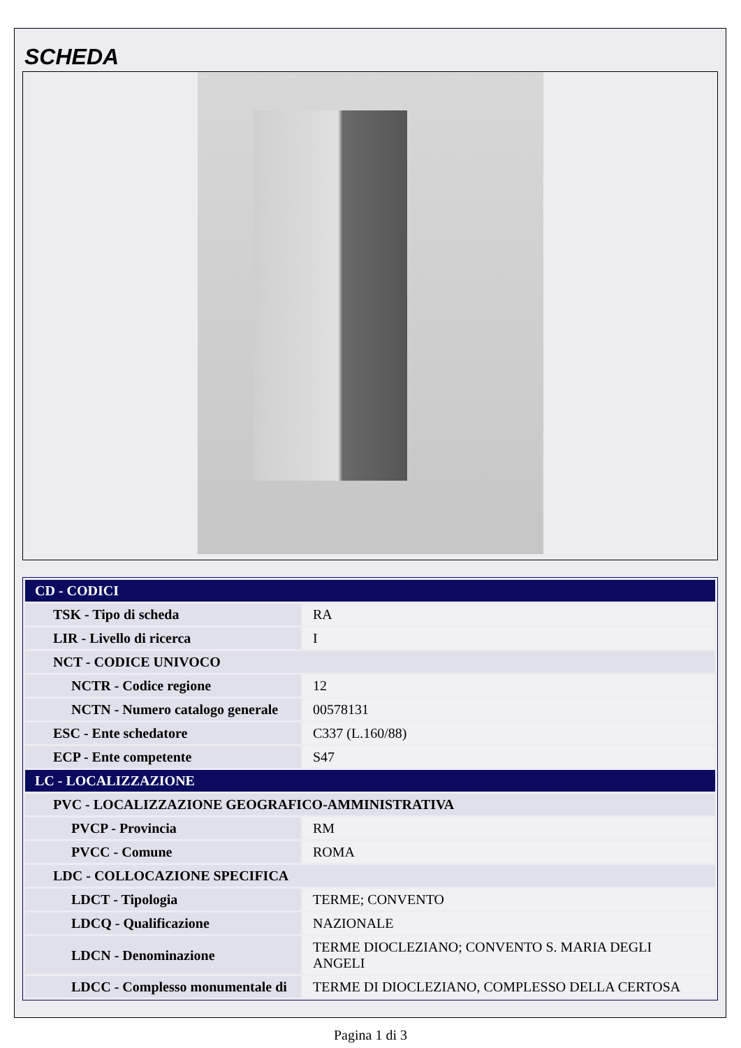SCHEDA
| CD - CODICI | |
| TSK - Tipo di scheda | RA |
| LIR - Livello di ricerca | I |
| NCT - CODICE UNIVOCO | |
| NCTR - Codice regione | 12 |
| NCTN - Numero catalogo generale | 00578131 |
| ESC - Ente schedatore | C337 (L.160/88) |
| ECP - Ente competente | S47 |
| LC - LOCALIZZAZIONE | |
| PVC - LOCALIZZAZIONE GEOGRAFICO-AMMINISTRATIVA | |
| PVCP - Provincia | RM |
| PVCC - Comune | ROMA |
| LDC - COLLOCAZIONE SPECIFICA | |
| LDCT - Tipologia | TERME; CONVENTO |
| LDCQ - Qualificazione | NAZIONALE |
| LDCN - Denominazione | TERME DIOCLEZIANO; CONVENTO S. MARIA DEGLI ANGELI |
| LDCC - Complesso monumentale di | TERME DI DIOCLEZIANO, COMPLESSO DELLA CERTOSA |
Pagina 1 di 3